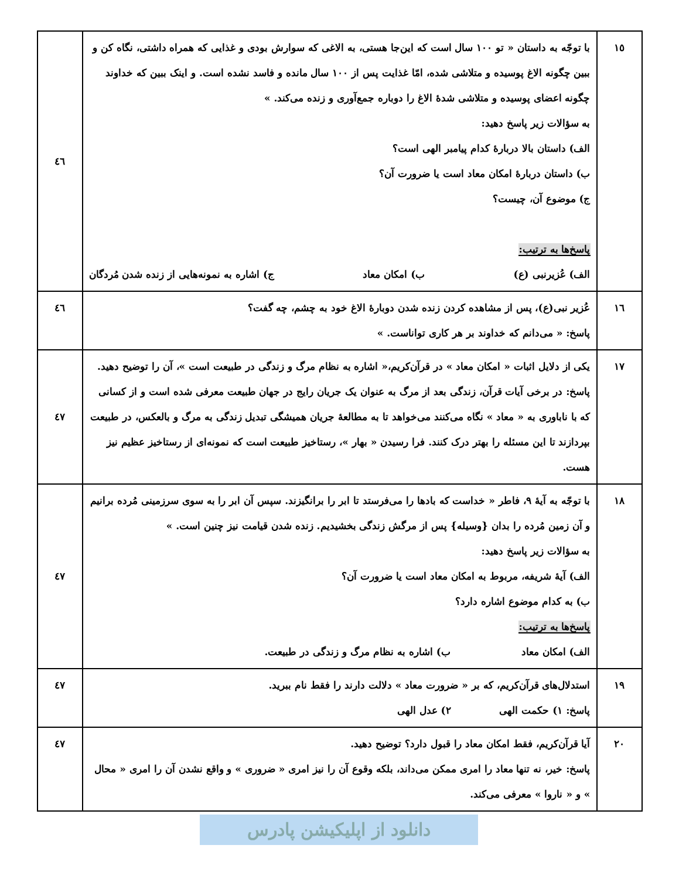| ١٥ | با توجّه به داستان « تو ١٠٠ سال است که این‌جا هستی، به الاغی که سوارش بودی و غذایی که همراه داشتی، نگاه کن و ببین چگونه الاغ پوسیده و متلاشی شده، امّا غذایت پس از ١٠٠ سال مانده و فاسد نشده است. و اینک ببین که خداوند چگونه اعضای پوسیده و متلاشی شدهٔ الاغ را دوباره جمع‌آوری و زنده می‌کند. » به سؤالات زیر پاسخ دهید: الف) داستان بالا دربارهٔ کدام پیامبر الهی است؟ ب) داستان دربارهٔ امکان معاد است یا ضرورت آن؟ ج) موضوع آن، چیست؟ پاسخ‌ها به ترتیب: الف) عُزیرنبی (ع) ب) امکان معاد ج) اشاره به نمونه‌هایی از زنده شدن مُردگان | ٤٦ |
| ١٦ | عُزیر نبی(ع)، پس از مشاهده کردن زنده شدن دوبارهٔ الاغ خود به چشم، چه گفت؟ پاسخ: « می‌دانم که خداوند بر هر کاری تواناست. » | ٤٦ |
| ١٧ | یکی از دلایل اثبات « امکان معاد » در قرآن‌کریم،« اشاره به نظام مرگ و زندگی در طبیعت است »، آن را توضیح دهید. پاسخ: در برخی آیات قرآن، زندگی بعد از مرگ به عنوان یک جریان رایج در جهان طبیعت معرفی شده است و از کسانی که با ناباوری به « معاد » نگاه می‌کنند می‌خواهد تا به مطالعهٔ جریان همیشگی تبدیل زندگی به مرگ و بالعکس، در طبیعت بپردازند تا این مسئله را بهتر درک کنند. فرا رسیدن « بهار »، رستاخیز طبیعت است که نمونه‌ای از رستاخیز عظیم نیز هست. | ٤٧ |
| ١٨ | با توجّه به آیهٔ ٩، فاطر « خداست که بادها را می‌فرستد تا ابر را برانگیزند. سپس آن ابر را به سوی سرزمینی مُرده برانیم و آن زمین مُرده را بدان {وسیله} پس از مرگش زندگی بخشیدیم. زنده شدن قیامت نیز چنین است. » به سؤالات زیر پاسخ دهید: الف) آیهٔ شریفه، مربوط به امکان معاد است یا ضرورت آن؟ ب) به کدام موضوع اشاره دارد؟ پاسخ‌ها به ترتیب: الف) امکان معاد ب) اشاره به نظام مرگ و زندگی در طبیعت. | ٤٧ |
| ١٩ | استدلال‌های قرآن‌کریم، که بر « ضرورت معاد » دلالت دارند را فقط نام ببرید. پاسخ: ١) حکمت الهی ٢) عدل الهی | ٤٧ |
| ٢٠ | آیا قرآن‌کریم، فقط امکان معاد را قبول دارد؟ توضیح دهید. پاسخ: خیر، نه تنها معاد را امری ممکن می‌داند، بلکه وقوع آن را نیز امری « ضروری » و واقع نشدن آن را امری « محال » و « ناروا » معرفی می‌کند. | ٤٧ |
دانلود از اپلیکیشن پادرس